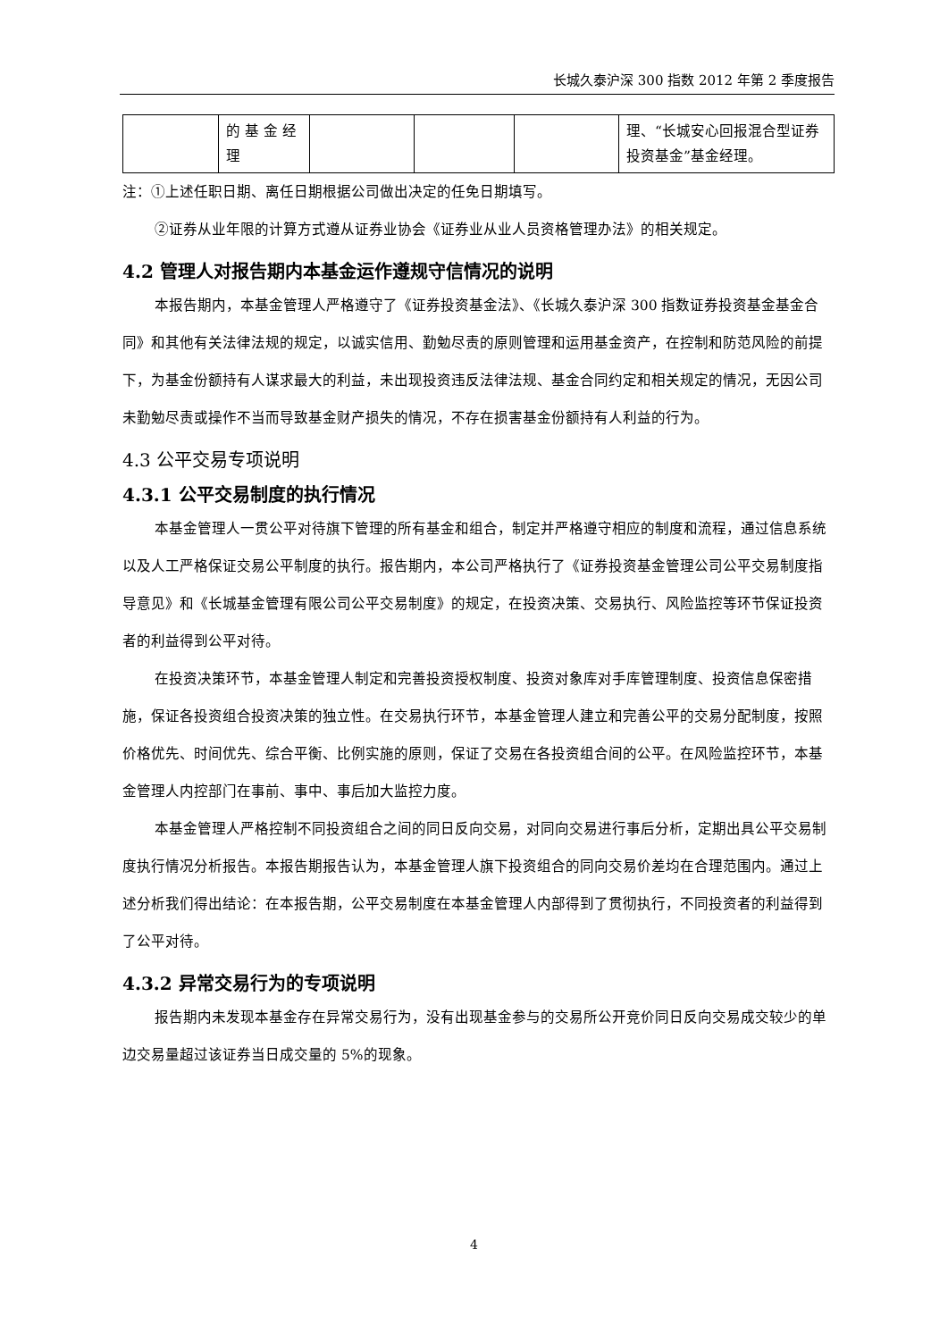长城久泰沪深 300 指数 2012 年第 2 季度报告
| | 的 基 金 经 理 | | | | 理、“长城安心回报混合型证券投资基金”基金经理。 |
注：①上述任职日期、离任日期根据公司做出决定的任免日期填写。
②证券从业年限的计算方式遵从证券业协会《证券业从业人员资格管理办法》的相关规定。
4.2 管理人对报告期内本基金运作遵规守信情况的说明
本报告期内，本基金管理人严格遵守了《证券投资基金法》、《长城久泰沪深 300 指数证券投资基金基金合同》和其他有关法律法规的规定，以诚实信用、勤勉尽责的原则管理和运用基金资产，在控制和防范风险的前提下，为基金份额持有人谋求最大的利益，未出现投资违反法律法规、基金合同约定和相关规定的情况，无因公司未勤勉尽责或操作不当而导致基金财产损失的情况，不存在损害基金份额持有人利益的行为。
4.3 公平交易专项说明
4.3.1 公平交易制度的执行情况
本基金管理人一贯公平对待旗下管理的所有基金和组合，制定并严格遵守相应的制度和流程，通过信息系统以及人工严格保证交易公平制度的执行。报告期内，本公司严格执行了《证券投资基金管理公司公平交易制度指导意见》和《长城基金管理有限公司公平交易制度》的规定，在投资决策、交易执行、风险监控等环节保证投资者的利益得到公平对待。
在投资决策环节，本基金管理人制定和完善投资授权制度、投资对象库对手库管理制度、投资信息保密措施，保证各投资组合投资决策的独立性。在交易执行环节，本基金管理人建立和完善公平的交易分配制度，按照价格优先、时间优先、综合平衡、比例实施的原则，保证了交易在各投资组合间的公平。在风险监控环节，本基金管理人内控部门在事前、事中、事后加大监控力度。
本基金管理人严格控制不同投资组合之间的同日反向交易，对同向交易进行事后分析，定期出具公平交易制度执行情况分析报告。本报告期报告认为，本基金管理人旗下投资组合的同向交易价差均在合理范围内。通过上述分析我们得出结论：在本报告期，公平交易制度在本基金管理人内部得到了贯彻执行，不同投资者的利益得到了公平对待。
4.3.2 异常交易行为的专项说明
报告期内未发现本基金存在异常交易行为，没有出现基金参与的交易所公开竞价同日反向交易成交较少的单边交易量超过该证券当日成交量的 5%的现象。
4